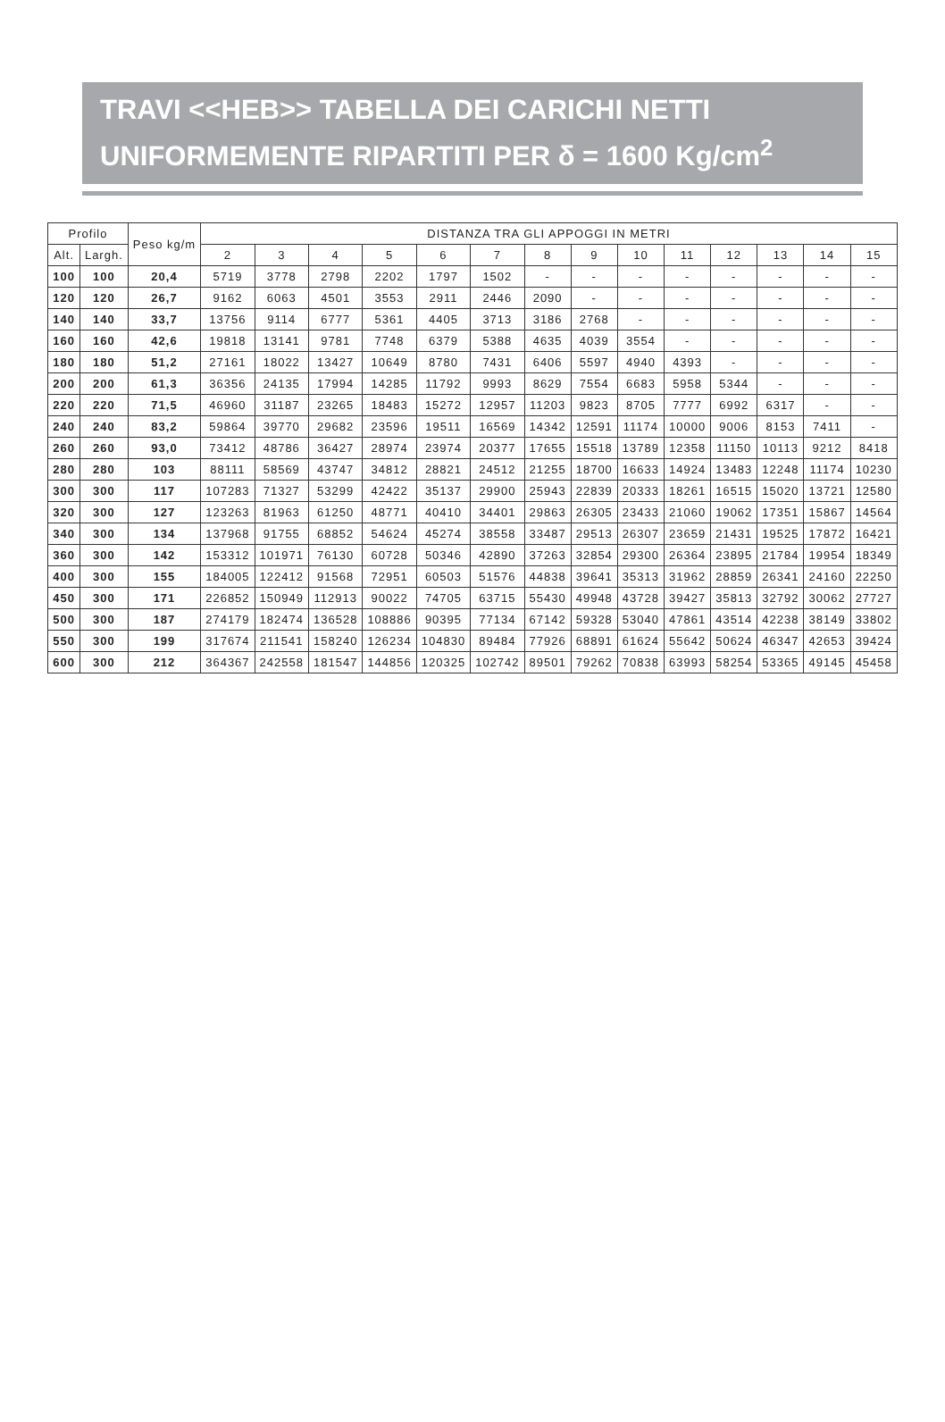TRAVI <<HEB>> TABELLA DEI CARICHI NETTI
UNIFORMEMENTE RIPARTITI PER δ = 1600 Kg/cm<sup>2</sup>
| Profilo | | Peso kg/m | DISTANZA TRA GLI APPOGGI IN METRI | | | | | | | | | | | | | |
| --- | --- | --- | --- | --- | --- | --- | --- | --- | --- | --- | --- | --- | --- | --- | --- | --- |
| Alt. | Largh. | | 2 | 3 | 4 | 5 | 6 | 7 | 8 | 9 | 10 | 11 | 12 | 13 | 14 | 15 |
| 100 | 100 | 20,4 | 5719 | 3778 | 2798 | 2202 | 1797 | 1502 | - | - | - | - | - | - | - | - |
| 120 | 120 | 26,7 | 9162 | 6063 | 4501 | 3553 | 2911 | 2446 | 2090 | - | - | - | - | - | - | - |
| 140 | 140 | 33,7 | 13756 | 9114 | 6777 | 5361 | 4405 | 3713 | 3186 | 2768 | - | - | - | - | - | - |
| 160 | 160 | 42,6 | 19818 | 13141 | 9781 | 7748 | 6379 | 5388 | 4635 | 4039 | 3554 | - | - | - | - | - |
| 180 | 180 | 51,2 | 27161 | 18022 | 13427 | 10649 | 8780 | 7431 | 6406 | 5597 | 4940 | 4393 | - | - | - | - |
| 200 | 200 | 61,3 | 36356 | 24135 | 17994 | 14285 | 11792 | 9993 | 8629 | 7554 | 6683 | 5958 | 5344 | - | - | - |
| 220 | 220 | 71,5 | 46960 | 31187 | 23265 | 18483 | 15272 | 12957 | 11203 | 9823 | 8705 | 7777 | 6992 | 6317 | - | - |
| 240 | 240 | 83,2 | 59864 | 39770 | 29682 | 23596 | 19511 | 16569 | 14342 | 12591 | 11174 | 10000 | 9006 | 8153 | 7411 | - |
| 260 | 260 | 93,0 | 73412 | 48786 | 36427 | 28974 | 23974 | 20377 | 17655 | 15518 | 13789 | 12358 | 11150 | 10113 | 9212 | 8418 |
| 280 | 280 | 103 | 88111 | 58569 | 43747 | 34812 | 28821 | 24512 | 21255 | 18700 | 16633 | 14924 | 13483 | 12248 | 11174 | 10230 |
| 300 | 300 | 117 | 107283 | 71327 | 53299 | 42422 | 35137 | 29900 | 25943 | 22839 | 20333 | 18261 | 16515 | 15020 | 13721 | 12580 |
| 320 | 300 | 127 | 123263 | 81963 | 61250 | 48771 | 40410 | 34401 | 29863 | 26305 | 23433 | 21060 | 19062 | 17351 | 15867 | 14564 |
| 340 | 300 | 134 | 137968 | 91755 | 68852 | 54624 | 45274 | 38558 | 33487 | 29513 | 26307 | 23659 | 21431 | 19525 | 17872 | 16421 |
| 360 | 300 | 142 | 153312 | 101971 | 76130 | 60728 | 50346 | 42890 | 37263 | 32854 | 29300 | 26364 | 23895 | 21784 | 19954 | 18349 |
| 400 | 300 | 155 | 184005 | 122412 | 91568 | 72951 | 60503 | 51576 | 44838 | 39641 | 35313 | 31962 | 28859 | 26341 | 24160 | 22250 |
| 450 | 300 | 171 | 226852 | 150949 | 112913 | 90022 | 74705 | 63715 | 55430 | 49948 | 43728 | 39427 | 35813 | 32792 | 30062 | 27727 |
| 500 | 300 | 187 | 274179 | 182474 | 136528 | 108886 | 90395 | 77134 | 67142 | 59328 | 53040 | 47861 | 43514 | 42238 | 38149 | 33802 |
| 550 | 300 | 199 | 317674 | 211541 | 158240 | 126234 | 104830 | 89484 | 77926 | 68891 | 61624 | 55642 | 50624 | 46347 | 42653 | 39424 |
| 600 | 300 | 212 | 364367 | 242558 | 181547 | 144856 | 120325 | 102742 | 89501 | 79262 | 70838 | 63993 | 58254 | 53365 | 49145 | 45458 |